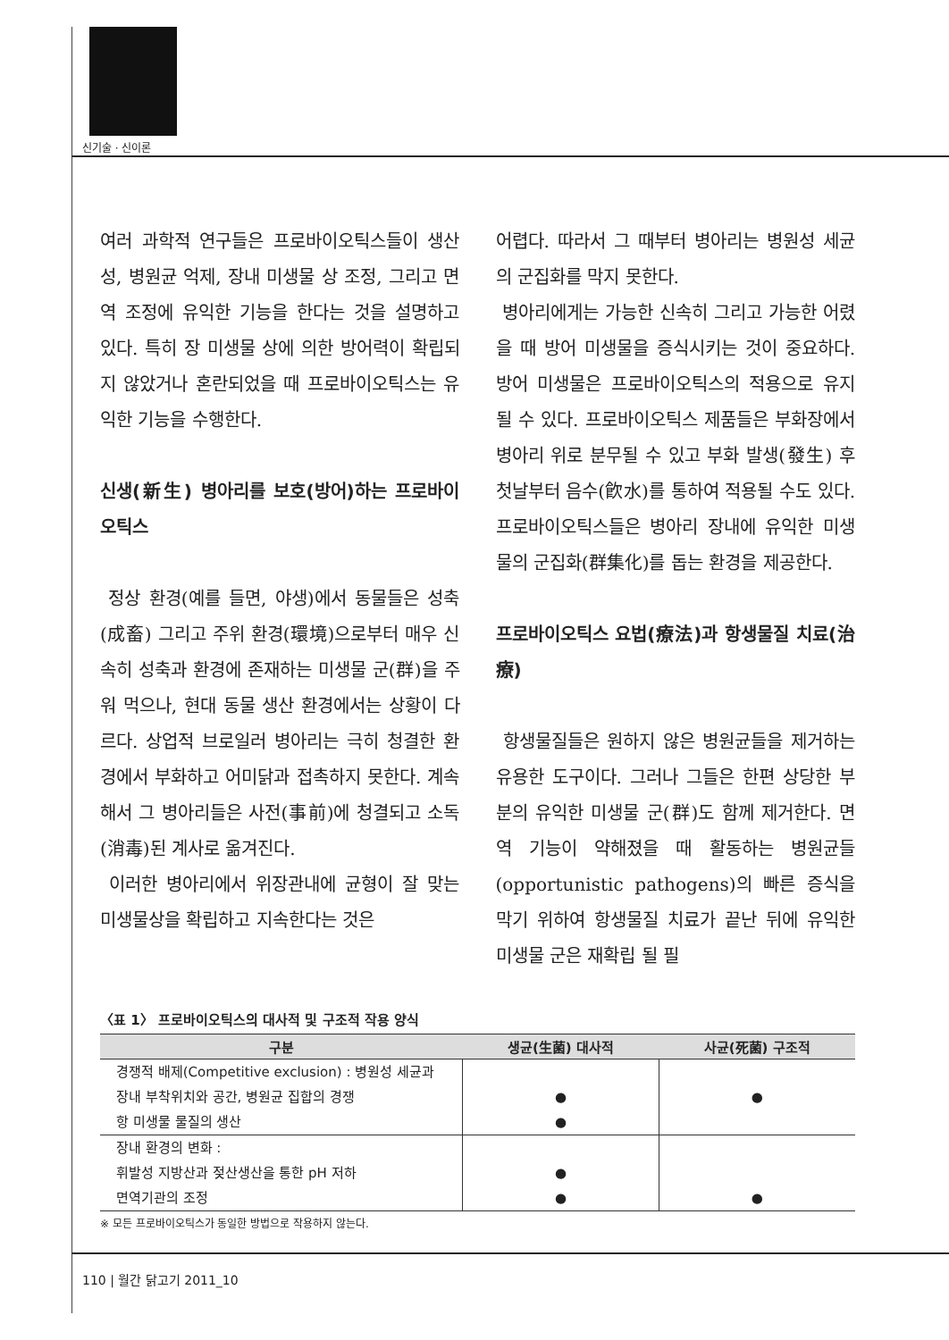신기술 · 신이론
여러 과학적 연구들은 프로바이오틱스들이 생산성, 병원균 억제, 장내 미생물 상 조정, 그리고 면역 조정에 유익한 기능을 한다는 것을 설명하고 있다. 특히 장 미생물 상에 의한 방어력이 확립되지 않았거나 혼란되었을 때 프로바이오틱스는 유익한 기능을 수행한다.
신생(新生) 병아리를 보호(방어)하는 프로바이오틱스
정상 환경(예를 들면, 야생)에서 동물들은 성축(成畜) 그리고 주위 환경(環境)으로부터 매우 신속히 성축과 환경에 존재하는 미생물 군(群)을 주워 먹으나, 현대 동물 생산 환경에서는 상황이 다르다. 상업적 브로일러 병아리는 극히 청결한 환경에서 부화하고 어미닭과 접촉하지 못한다. 계속해서 그 병아리들은 사전(事前)에 청결되고 소독(消毒)된 계사로 옮겨진다.
이러한 병아리에서 위장관내에 균형이 잘 맞는 미생물상을 확립하고 지속한다는 것은
어렵다. 따라서 그 때부터 병아리는 병원성 세균의 군집화를 막지 못한다.
병아리에게는 가능한 신속히 그리고 가능한 어렸을 때 방어 미생물을 증식시키는 것이 중요하다. 방어 미생물은 프로바이오틱스의 적용으로 유지될 수 있다. 프로바이오틱스 제품들은 부화장에서 병아리 위로 분무될 수 있고 부화 발생(發生) 후 첫날부터 음수(飮水)를 통하여 적용될 수도 있다. 프로바이오틱스들은 병아리 장내에 유익한 미생물의 군집화(群集化)를 돕는 환경을 제공한다.
프로바이오틱스 요법(療法)과 항생물질 치료(治療)
항생물질들은 원하지 않은 병원균들을 제거하는 유용한 도구이다. 그러나 그들은 한편 상당한 부분의 유익한 미생물 군(群)도 함께 제거한다. 면역 기능이 약해졌을 때 활동하는 병원균들(opportunistic pathogens)의 빠른 증식을 막기 위하여 항생물질 치료가 끝난 뒤에 유익한 미생물 군은 재확립 될 필
〈표 1〉 프로바이오틱스의 대사적 및 구조적 작용 양식
| 구분 | 생균(生菌) 대사적 | 사균(死菌) 구조적 |
| --- | --- | --- |
| 경쟁적 배제(Competitive exclusion) : 병원성 세균과 장내 부착위치와 공간, 병원균 집합의 경쟁 항 미생물 물질의 생산 | ● ● | ● |
| 장내 환경의 변화 : 휘발성 지방산과 젖산생산을 통한 pH 저하 면역기관의 조정 | ● ● | ● |
※ 모든 프로바이오틱스가 동일한 방법으로 작용하지 않는다.
110 | 월간 닭고기 2011_10